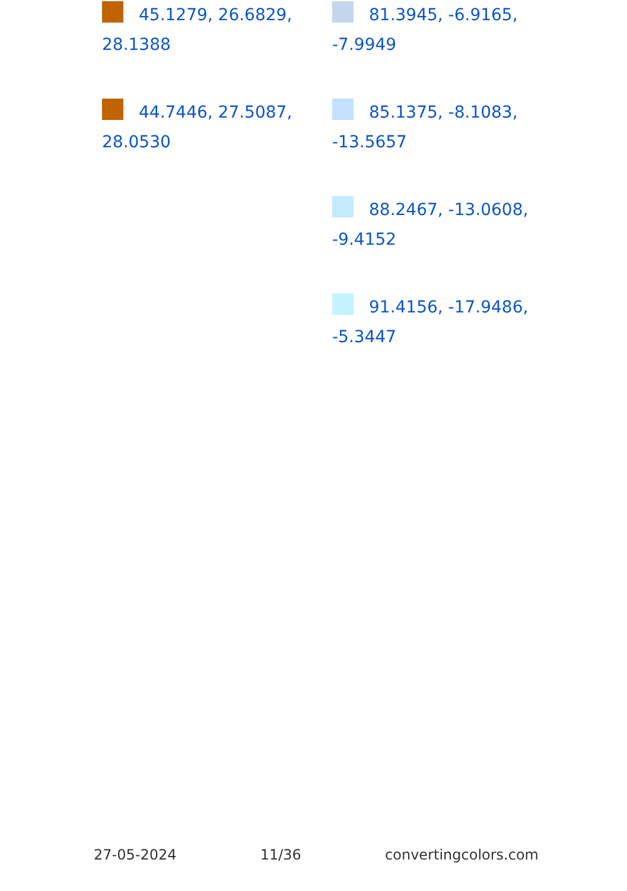45.1279, 26.6829, 28.1388
44.7446, 27.5087, 28.0530
81.3945, -6.9165, -7.9949
85.1375, -8.1083, -13.5657
88.2467, -13.0608, -9.4152
91.4156, -17.9486, -5.3447
27-05-2024 11/36 convertingcolors.com